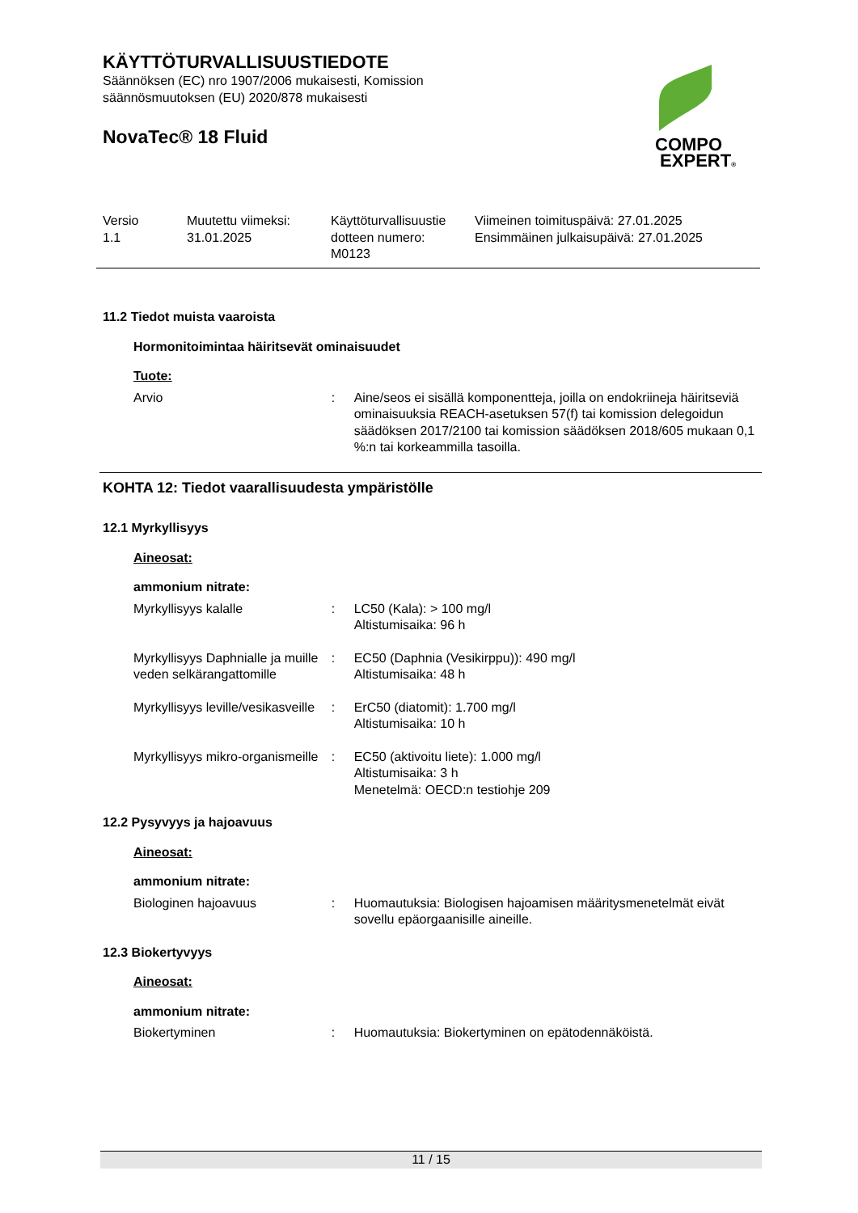KÄYTTÖTURVALLISUUSTIEDOTE
Säännöksen (EC) nro 1907/2006 mukaisesti, Komission
säännösmuutoksen (EU) 2020/878 mukaisesti
NovaTec® 18 Fluid
COMPO
EXPERT®
Versio
1.1
Muutettu viimeksi:
31.01.2025
Käyttöturvallisuustie
dotteen numero:
M0123
Viimeinen toimituspäivä: 27.01.2025
Ensimmäinen julkaisupäivä: 27.01.2025
11.2 Tiedot muista vaaroista
Hormonitoimintaa häiritsevät ominaisuudet
Tuote:
Arvio : Aine/seos ei sisällä komponentteja, joilla on endokriineja häiritseviä ominaisuuksia REACH-asetuksen 57(f) tai komission delegoidun säädöksen 2017/2100 tai komission säädöksen 2018/605 mukaan 0,1 %:n tai korkeammilla tasoilla.
KOHTA 12: Tiedot vaarallisuudesta ympäristölle
12.1 Myrkyllisyys
Aineosat:
ammonium nitrate:
Myrkyllisyys kalalle : LC50 (Kala): > 100 mg/l
Altistumisaika: 96 h
Myrkyllisyys Daphnialle ja muille veden selkärangattomille
: EC50 (Daphnia (Vesikirppu)): 490 mg/l
Altistumisaika: 48 h
Myrkyllisyys leville/vesikasveille
: ErC50 (diatomit): 1.700 mg/l
Altistumisaika: 10 h
Myrkyllisyys mikro-organismeille
: EC50 (aktivoitu liete): 1.000 mg/l
Altistumisaika: 3 h
Menetelmä: OECD:n testiohje 209
12.2 Pysyvyys ja hajoavuus
Aineosat:
ammonium nitrate:
Biologinen hajoavuus : Huomautuksia: Biologisen hajoamisen määritysmenetelmät eivät sovellu epäorgaanisille aineille.
12.3 Biokertyvyys
Aineosat:
ammonium nitrate:
Biokertyminen : Huomautuksia: Biokertyminen on epätodennäköistä.
11 / 15